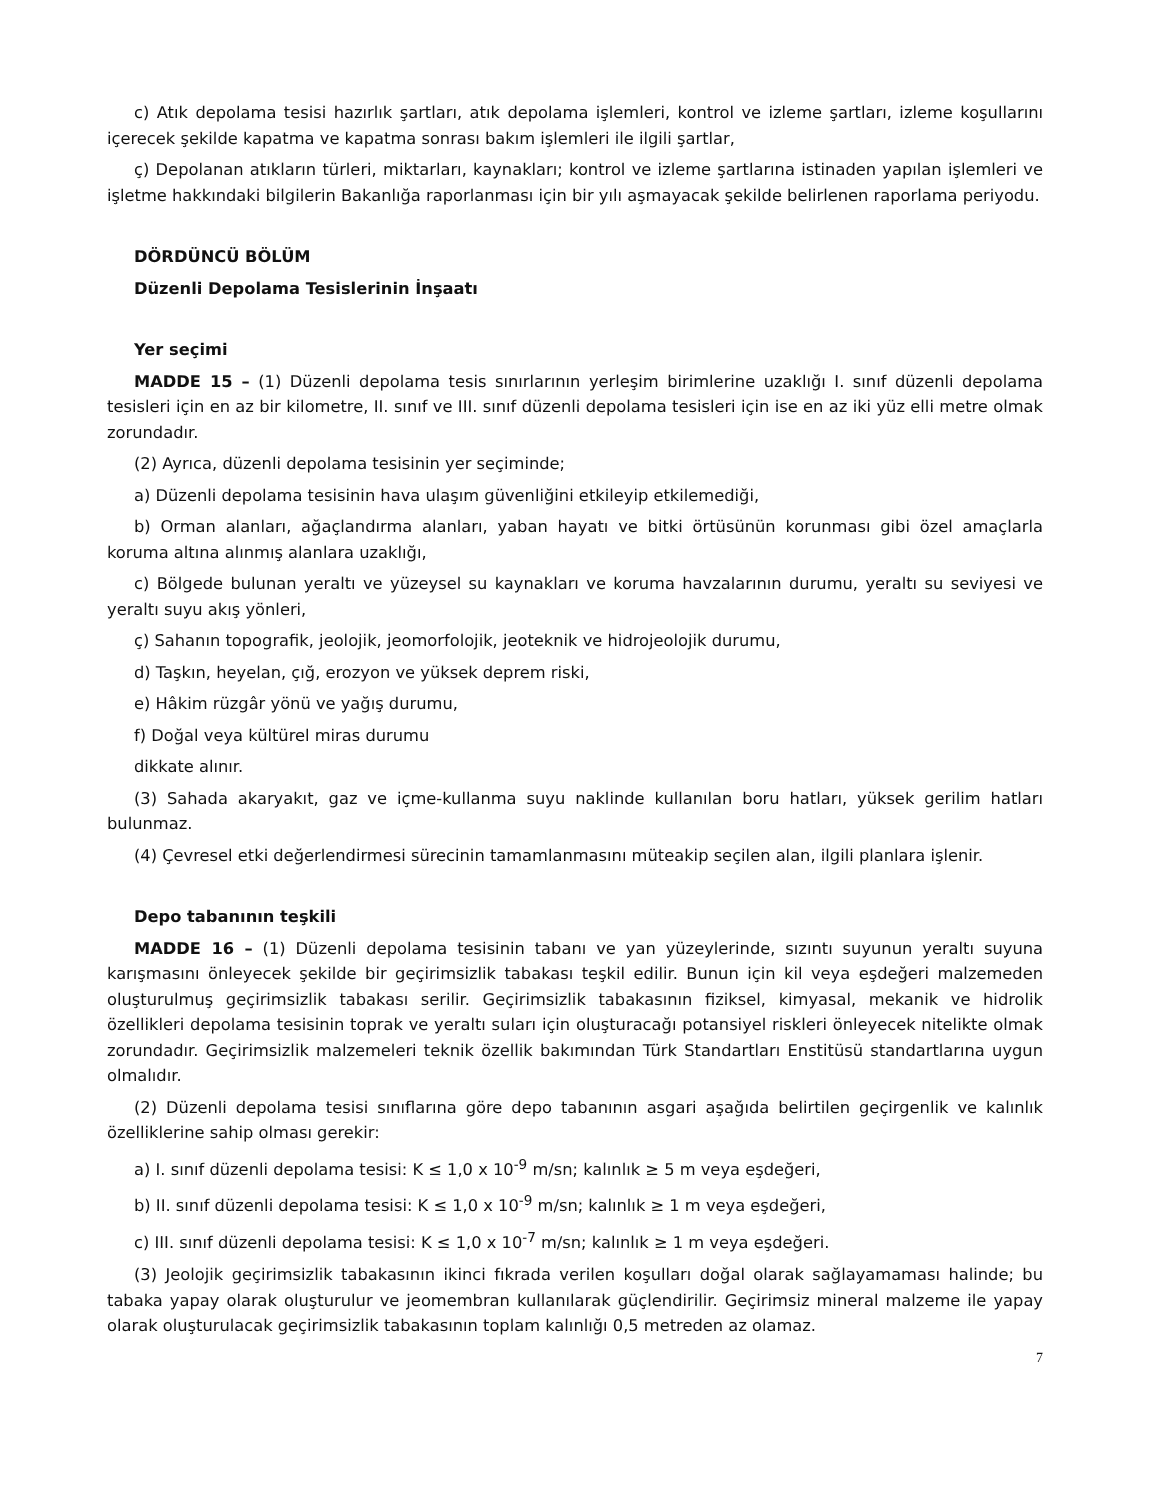c) Atık depolama tesisi hazırlık şartları, atık depolama işlemleri, kontrol ve izleme şartları, izleme koşullarını içerecek şekilde kapatma ve kapatma sonrası bakım işlemleri ile ilgili şartlar,
ç) Depolanan atıkların türleri, miktarları, kaynakları; kontrol ve izleme şartlarına istinaden yapılan işlemleri ve işletme hakkındaki bilgilerin Bakanlığa raporlanması için bir yılı aşmayacak şekilde belirlenen raporlama periyodu.
DÖRDÜNCÜ BÖLÜM
Düzenli Depolama Tesislerinin İnşaatı
Yer seçimi
MADDE 15 – (1) Düzenli depolama tesis sınırlarının yerleşim birimlerine uzaklığı I. sınıf düzenli depolama tesisleri için en az bir kilometre, II. sınıf ve III. sınıf düzenli depolama tesisleri için ise en az iki yüz elli metre olmak zorundadır.
(2) Ayrıca, düzenli depolama tesisinin yer seçiminde;
a) Düzenli depolama tesisinin hava ulaşım güvenliğini etkileyip etkilemediği,
b) Orman alanları, ağaçlandırma alanları, yaban hayatı ve bitki örtüsünün korunması gibi özel amaçlarla koruma altına alınmış alanlara uzaklığı,
c) Bölgede bulunan yeraltı ve yüzeysel su kaynakları ve koruma havzalarının durumu, yeraltı su seviyesi ve yeraltı suyu akış yönleri,
ç) Sahanın topografik, jeolojik, jeomorfolojik, jeoteknik ve hidrojeolojik durumu,
d) Taşkın, heyelan, çığ, erozyon ve yüksek deprem riski,
e) Hâkim rüzgâr yönü ve yağış durumu,
f) Doğal veya kültürel miras durumu
dikkate alınır.
(3) Sahada akaryakıt, gaz ve içme-kullanma suyu naklinde kullanılan boru hatları, yüksek gerilim hatları bulunmaz.
(4) Çevresel etki değerlendirmesi sürecinin tamamlanmasını müteakip seçilen alan, ilgili planlara işlenir.
Depo tabanının teşkili
MADDE 16 – (1) Düzenli depolama tesisinin tabanı ve yan yüzeylerinde, sızıntı suyunun yeraltı suyuna karışmasını önleyecek şekilde bir geçirimsizlik tabakası teşkil edilir. Bunun için kil veya eşdeğeri malzemeden oluşturulmuş geçirimsizlik tabakası serilir. Geçirimsizlik tabakasının fiziksel, kimyasal, mekanik ve hidrolik özellikleri depolama tesisinin toprak ve yeraltı suları için oluşturacağı potansiyel riskleri önleyecek nitelikte olmak zorundadır. Geçirimsizlik malzemeleri teknik özellik bakımından Türk Standartları Enstitüsü standartlarına uygun olmalıdır.
(2) Düzenli depolama tesisi sınıflarına göre depo tabanının asgari aşağıda belirtilen geçirgenlik ve kalınlık özelliklerine sahip olması gerekir:
a) I. sınıf düzenli depolama tesisi: K ≤ 1,0 x 10<sup>-9</sup> m/sn; kalınlık ≥ 5 m veya eşdeğeri,
b) II. sınıf düzenli depolama tesisi: K ≤ 1,0 x 10<sup>-9</sup> m/sn; kalınlık ≥ 1 m veya eşdeğeri,
c) III. sınıf düzenli depolama tesisi: K ≤ 1,0 x 10<sup>-7</sup> m/sn; kalınlık ≥ 1 m veya eşdeğeri.
(3) Jeolojik geçirimsizlik tabakasının ikinci fıkrada verilen koşulları doğal olarak sağlayamaması halinde; bu tabaka yapay olarak oluşturulur ve jeomembran kullanılarak güçlendirilir. Geçirimsiz mineral malzeme ile yapay olarak oluşturulacak geçirimsizlik tabakasının toplam kalınlığı 0,5 metreden az olamaz.
7